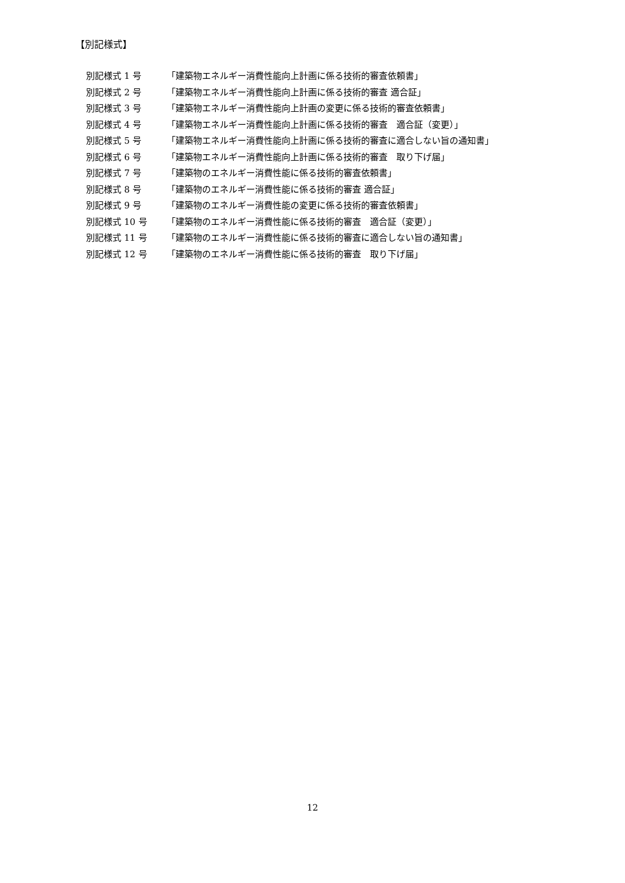【別記様式】
別記様式 1 号 「建築物エネルギー消費性能向上計画に係る技術的審査依頼書」
別記様式 2 号 「建築物エネルギー消費性能向上計画に係る技術的審査 適合証」
別記様式 3 号 「建築物エネルギー消費性能向上計画の変更に係る技術的審査依頼書」
別記様式 4 号 「建築物エネルギー消費性能向上計画に係る技術的審査　適合証（変更）」
別記様式 5 号 「建築物エネルギー消費性能向上計画に係る技術的審査に適合しない旨の通知書」
別記様式 6 号 「建築物エネルギー消費性能向上計画に係る技術的審査　取り下げ届」
別記様式 7 号 「建築物のエネルギー消費性能に係る技術的審査依頼書」
別記様式 8 号 「建築物のエネルギー消費性能に係る技術的審査 適合証」
別記様式 9 号 「建築物のエネルギー消費性能の変更に係る技術的審査依頼書」
別記様式 10 号 「建築物のエネルギー消費性能に係る技術的審査　適合証（変更）」
別記様式 11 号 「建築物のエネルギー消費性能に係る技術的審査に適合しない旨の通知書」
別記様式 12 号 「建築物のエネルギー消費性能に係る技術的審査　取り下げ届」
12